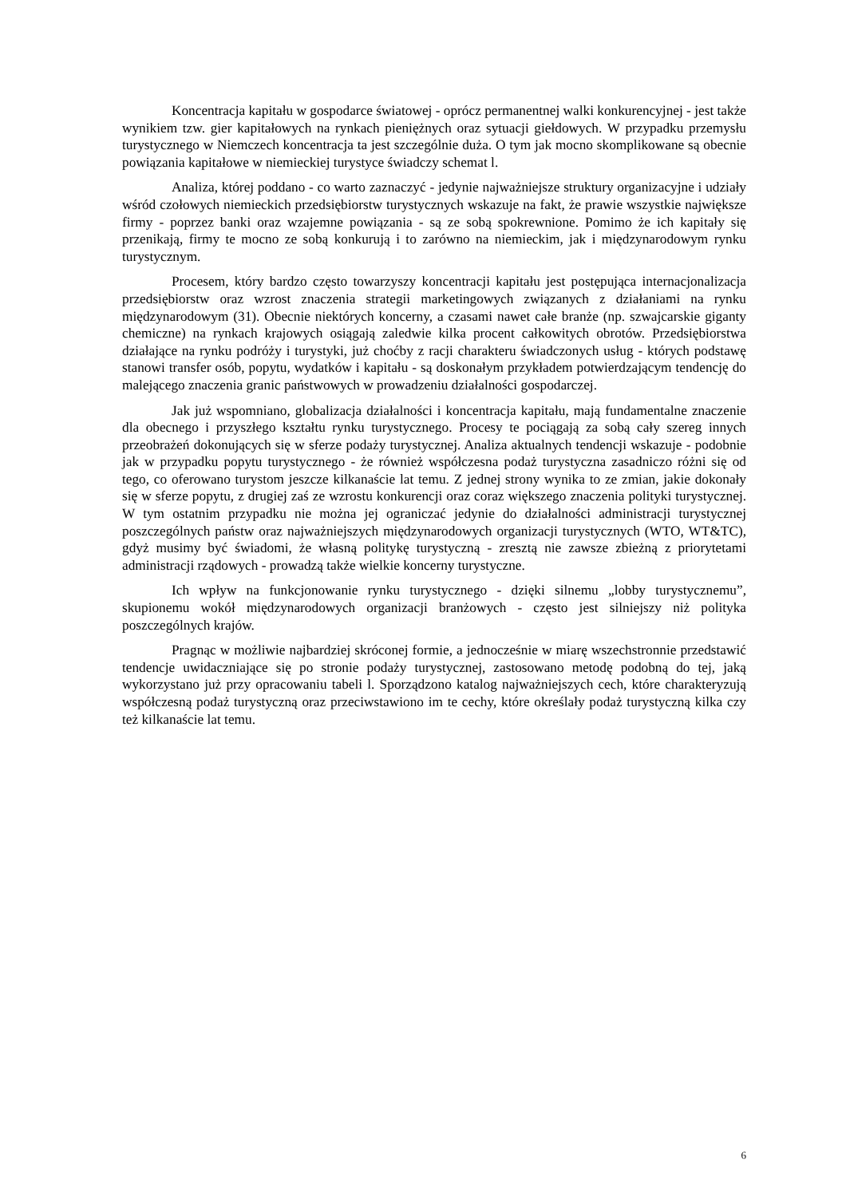Koncentracja kapitału w gospodarce światowej - oprócz permanentnej walki konkurencyjnej - jest także wynikiem tzw. gier kapitałowych na rynkach pieniężnych oraz sytuacji giełdowych. W przypadku przemysłu turystycznego w Niemczech koncentracja ta jest szczególnie duża. O tym jak mocno skomplikowane są obecnie powiązania kapitałowe w niemieckiej turystyce świadczy schemat l.
Analiza, której poddano - co warto zaznaczyć - jedynie najważniejsze struktury organizacyjne i udziały wśród czołowych niemieckich przedsiębiorstw turystycznych wskazuje na fakt, że prawie wszystkie największe firmy - poprzez banki oraz wzajemne powiązania - są ze sobą spokrewnione. Pomimo że ich kapitały się przenikają, firmy te mocno ze sobą konkurują i to zarówno na niemieckim, jak i międzynarodowym rynku turystycznym.
Procesem, który bardzo często towarzyszy koncentracji kapitału jest postępująca internacjonalizacja przedsiębiorstw oraz wzrost znaczenia strategii marketingowych związanych z działaniami na rynku międzynarodowym (31). Obecnie niektórych koncerny, a czasami nawet całe branże (np. szwajcarskie giganty chemiczne) na rynkach krajowych osiągają zaledwie kilka procent całkowitych obrotów. Przedsiębiorstwa działające na rynku podróży i turystyki, już choćby z racji charakteru świadczonych usług - których podstawę stanowi transfer osób, popytu, wydatków i kapitału - są doskonałym przykładem potwierdzającym tendencję do malejącego znaczenia granic państwowych w prowadzeniu działalności gospodarczej.
Jak już wspomniano, globalizacja działalności i koncentracja kapitału, mają fundamentalne znaczenie dla obecnego i przyszłego kształtu rynku turystycznego. Procesy te pociągają za sobą cały szereg innych przeobrażeń dokonujących się w sferze podaży turystycznej. Analiza aktualnych tendencji wskazuje - podobnie jak w przypadku popytu turystycznego - że również współczesna podaż turystyczna zasadniczo różni się od tego, co oferowano turystom jeszcze kilkanaście lat temu. Z jednej strony wynika to ze zmian, jakie dokonały się w sferze popytu, z drugiej zaś ze wzrostu konkurencji oraz coraz większego znaczenia polityki turystycznej. W tym ostatnim przypadku nie można jej ograniczać jedynie do działalności administracji turystycznej poszczególnych państw oraz najważniejszych międzynarodowych organizacji turystycznych (WTO, WT&TC), gdyż musimy być świadomi, że własną politykę turystyczną - zresztą nie zawsze zbieżną z priorytetami administracji rządowych - prowadzą także wielkie koncerny turystyczne.
Ich wpływ na funkcjonowanie rynku turystycznego - dzięki silnemu „lobby turystycznemu”, skupionemu wokół międzynarodowych organizacji branżowych - często jest silniejszy niż polityka poszczególnych krajów.
Pragnąc w możliwie najbardziej skróconej formie, a jednocześnie w miarę wszechstronnie przedstawić tendencje uwidaczniające się po stronie podaży turystycznej, zastosowano metodę podobną do tej, jaką wykorzystano już przy opracowaniu tabeli l. Sporządzono katalog najważniejszych cech, które charakteryzują współczesną podaż turystyczną oraz przeciwstawiono im te cechy, które określały podaż turystyczną kilka czy też kilkanaście lat temu.
6